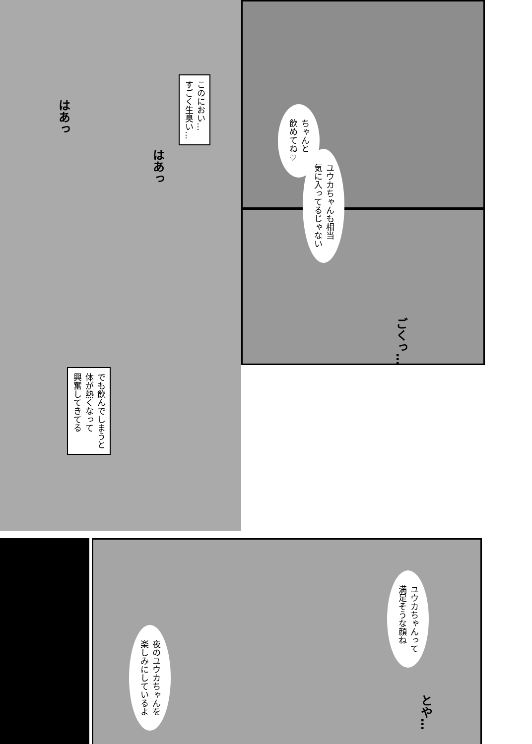このにおい…
すごく生臭い…
ちゃんと
飲めてね♡
ユウカちゃんも相当
気に入ってるじゃない
でも飲んでしまうと
体が熱くなって
興奮してきてる
ユウカちゃんって
満足そうな顔ね
夜のユウカちゃんを
楽しみにしているよ
はあっ
はあっ
ごくっ…
とや…